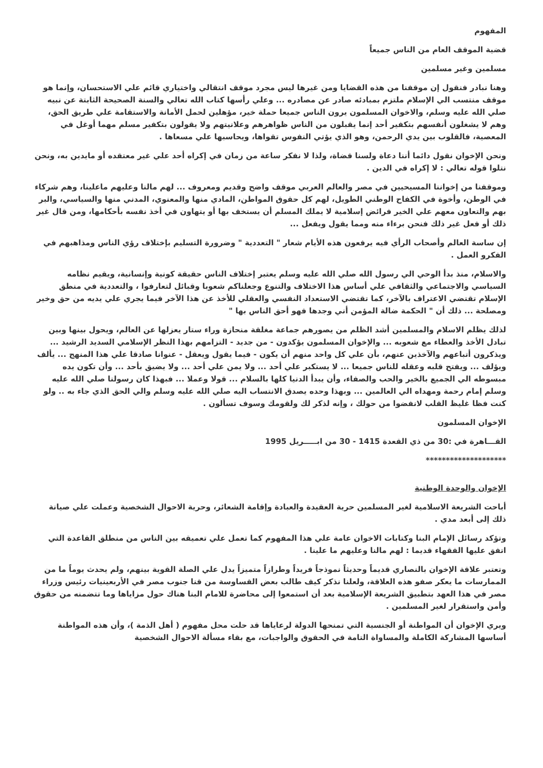المفهوم
قضية الموقف العام من الناس جميعاً
مسلمين وغير مسلمين
وهنا نبادر فنقول إن موقفنا من هذه القضايا ومن غيرها ليس مجرد موقف انتقالي واختياري قائم علي الاستحسان، وإنما هو موقف منتسب الي الإسلام ملتزم بمبادئه صادر عن مصادره ... وعلي رأسها كتاب الله تعالي والسنة الصحيحة الثابتة عن نبيه صلي الله عليه وسلم، والاخوان المسلمون يرون الناس جميعا حملة خير، مؤهلين لحمل الأمانة والاستقامة علي طريق الحق، وهم لا يشغلون أنفسهم بتكفير أحد إنما يقبلون من الناس ظواهرهم وعلانيتهم ولا يقولون بتكفير مسلم مهما أوغل في المعصية، فالقلوب بين يدي الرحمن، وهو الذي يؤتي النفوس تقواها، ويحاسبها علي مسعاها .
ونحن الإخوان نقول دائما أننا دعاة ولسنا قضاة، ولذا لا نفكر ساعة من زمان في إكراه أحد علي غير معتقده أو مايدين به، ونحن نتلوا قوله تعالي : لا إكراه في الدين .
وموقفنا من إخواننا المسيحيين في مصر والعالم العربي موقف واضح وقديم ومعروف ... لهم مالنا وعليهم ماعلينا، وهم شركاء في الوطن، وأخوة في الكفاح الوطني الطويل، لهم كل حقوق المواطن، المادي منها والمعنوي، المدني منها والسياسي، والبر بهم والتعاون معهم علي الخير فرائض إسلامية لا يملك المسلم أن يستخف بها أو يتهاون في أخذ نفسه بأحكامها، ومن قال غير ذلك أو فعل غير ذلك فنحن برءاء منه ومما يقول ويفعل ...
إن ساسة العالم وأصحاب الرأي فيه يرفعون هذه الأيام شعار " التعددية " وضرورة التسليم بإختلاف رؤي الناس ومذاهبهم في الفكرو العمل .
والاسلام، منذ بدأ الوحي الي رسول الله صلي الله عليه وسلم يعتبر إختلاف الناس حقيقة كونية وإنسانية، ويقيم نظامه السياسي والاجتماعي والثقافي علي أساس هذا الاختلاف والتنوع وجعلناكم شعوبا وقبائل لتعارفوا ، والتعددية في منطق الإسلام تقتضي الاعتراف بالآخر، كما تقتضي الاستعداد النفسي والعقلي للأخذ عن هذا الآخر فيما يجري علي يديه من حق وخير ومصلحة ... ذلك أن " الحكمة ضالة المؤمن أني وجدها فهو أحق الناس بها "
لذلك يظلم الاسلام والمسلمين أشد الظلم من يصورهم جماعة مغلقة منحازة وراء ستار يعزلها عن العالم، ويحول بينها وبين تبادل الأخذ والعطاء مع شعوبه ... والإخوان المسلمون يؤكدون - من جديد - التزامهم بهذا النظر الإسلامي السديد الرشيد ... ويذكرون أتباعهم والآخذين عنهم، بأن علي كل واحد منهم أن يكون - فيما يقول ويعقل - عنوانا صادقا علي هذا المنهج ... يألف ويؤلف ... ويفتح قلبه وعقله للناس جميعا ... لا يستكبر علي أحد ... ولا يمن علي أحد ... ولا يضيق بأحد ... وأن تكون يده مبسوطه الي الجميع بالخير والحب والصفاء، وأن يبدأ الدنيا كلها بالسلام ... قولا وعملا ... فبهذا كان رسولنا صلي الله عليه وسلم إمام رحمة ومهداه الي العالمين ... وبهذا وحده يصدق الانتساب اليه صلي الله عليه وسلم والي الحق الذي جاء به .. ولو كنت فظا غليظ القلب لانفضوا من حولك ، وإنه لذكر لك ولقومك وسوف تسألون .
الإخوان المسلمون
القـــاهرة في :30 من ذي القعدة 1415 - 30 من ابـــــريل 1995
********************
الإخوان والوحدة الوطنية
أباحت الشريعة الاسلامية لغير المسلمين حرية العقيدة والعبادة وإقامة الشعائر، وحرية الاحوال الشخصية وعملت علي صيانة ذلك إلى أبعد مدي .
وتؤكد رسائل الإمام البنا وكتابات الاخوان عامة علي هذا المفهوم كما تعمل علي تعميقه بين الناس من منطلق القاعدة التي اتفق عليها الفقهاء قديما : لهم مالنا وعليهم ما علينا .
وتعتبر علاقة الإخوان بالنصاري قديماً وحديثاً نموذجاً فريداً وطرازاً متميزاً يدل علي الصلة القوية بينهم، ولم يحدث يوماً ما من الممارسات ما يعكر صفو هذه العلاقة، ولعلنا نذكر كيف طالب بعض القساوسة من قنا جنوب مصر في الأربعينيات رئيس وزراء مصر في هذا العهد بتطبيق الشريعة الإسلامية بعد أن استمعوا إلى محاضرة للامام البنا هناك حول مزاياها وما تتضمنه من حقوق وأمن واستقرار لغير المسلمين .
ويري الإخوان أن المواطنة أو الجنسية التي تمنحها الدولة لرعاياها قد حلت محل مفهوم ( أهل الذمة )، وأن هذه المواطنة أساسها المشاركة الكاملة والمساواة التامة في الحقوق والواجبات، مع بقاء مسألة الاحوال الشخصية